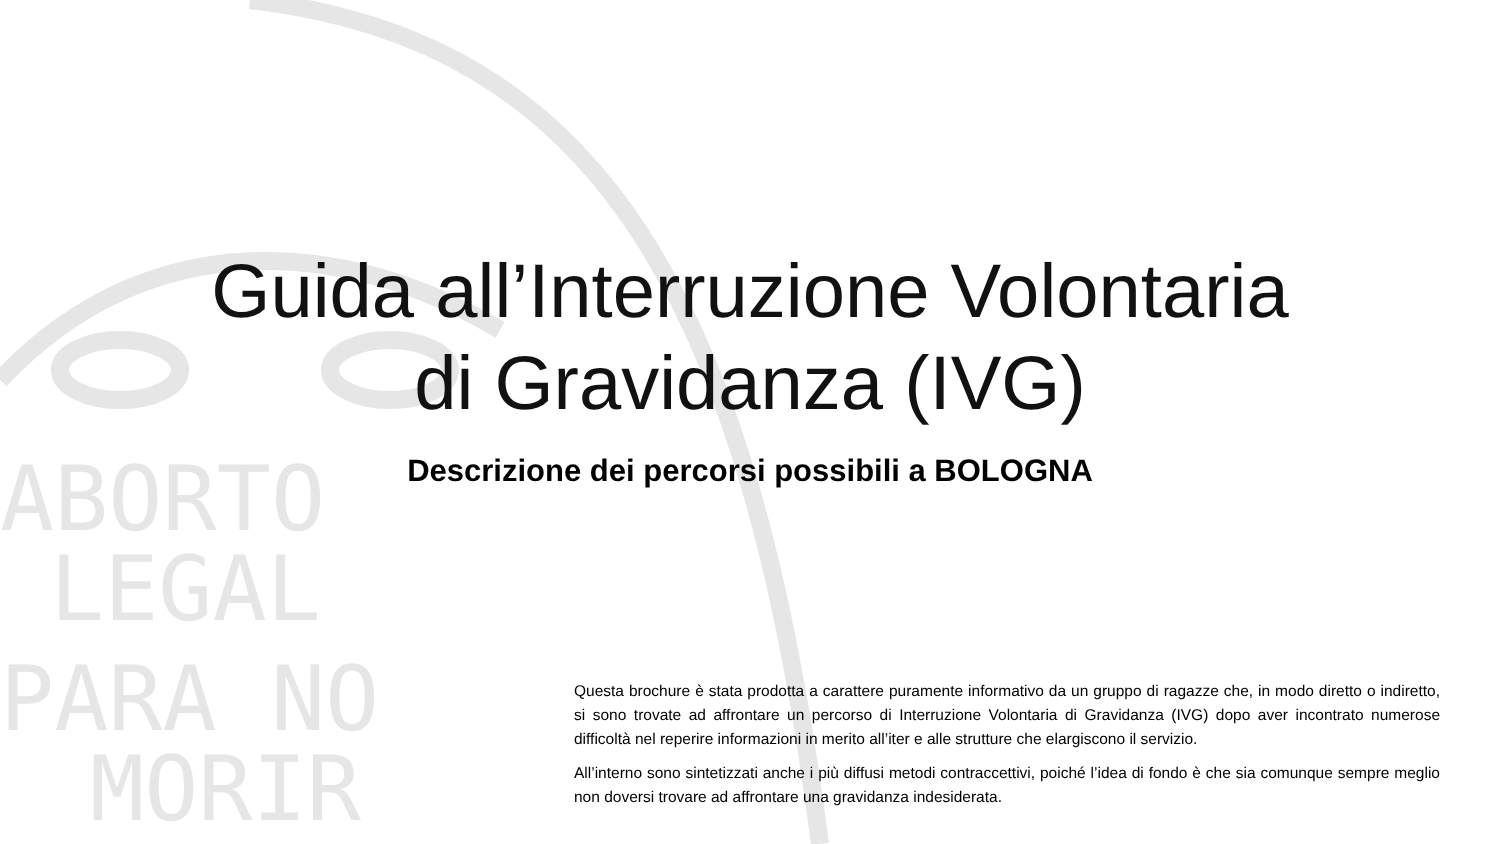ABORTO
LEGAL
PARA NO
MORIR
Guida all’Interruzione Volontaria
di Gravidanza (IVG)
Descrizione dei percorsi possibili a BOLOGNA
Questa brochure è stata prodotta a carattere puramente informativo da un gruppo di ragazze che, in modo diretto o indiretto, si sono trovate ad affrontare un percorso di Interruzione Volontaria di Gravidanza (IVG) dopo aver incontrato numerose difficoltà nel reperire informazioni in merito all’iter e alle strutture che elargiscono il servizio.
All’interno sono sintetizzati anche i più diffusi metodi contraccettivi, poiché l’idea di fondo è che sia comunque sempre meglio non doversi trovare ad affrontare una gravidanza indesiderata.